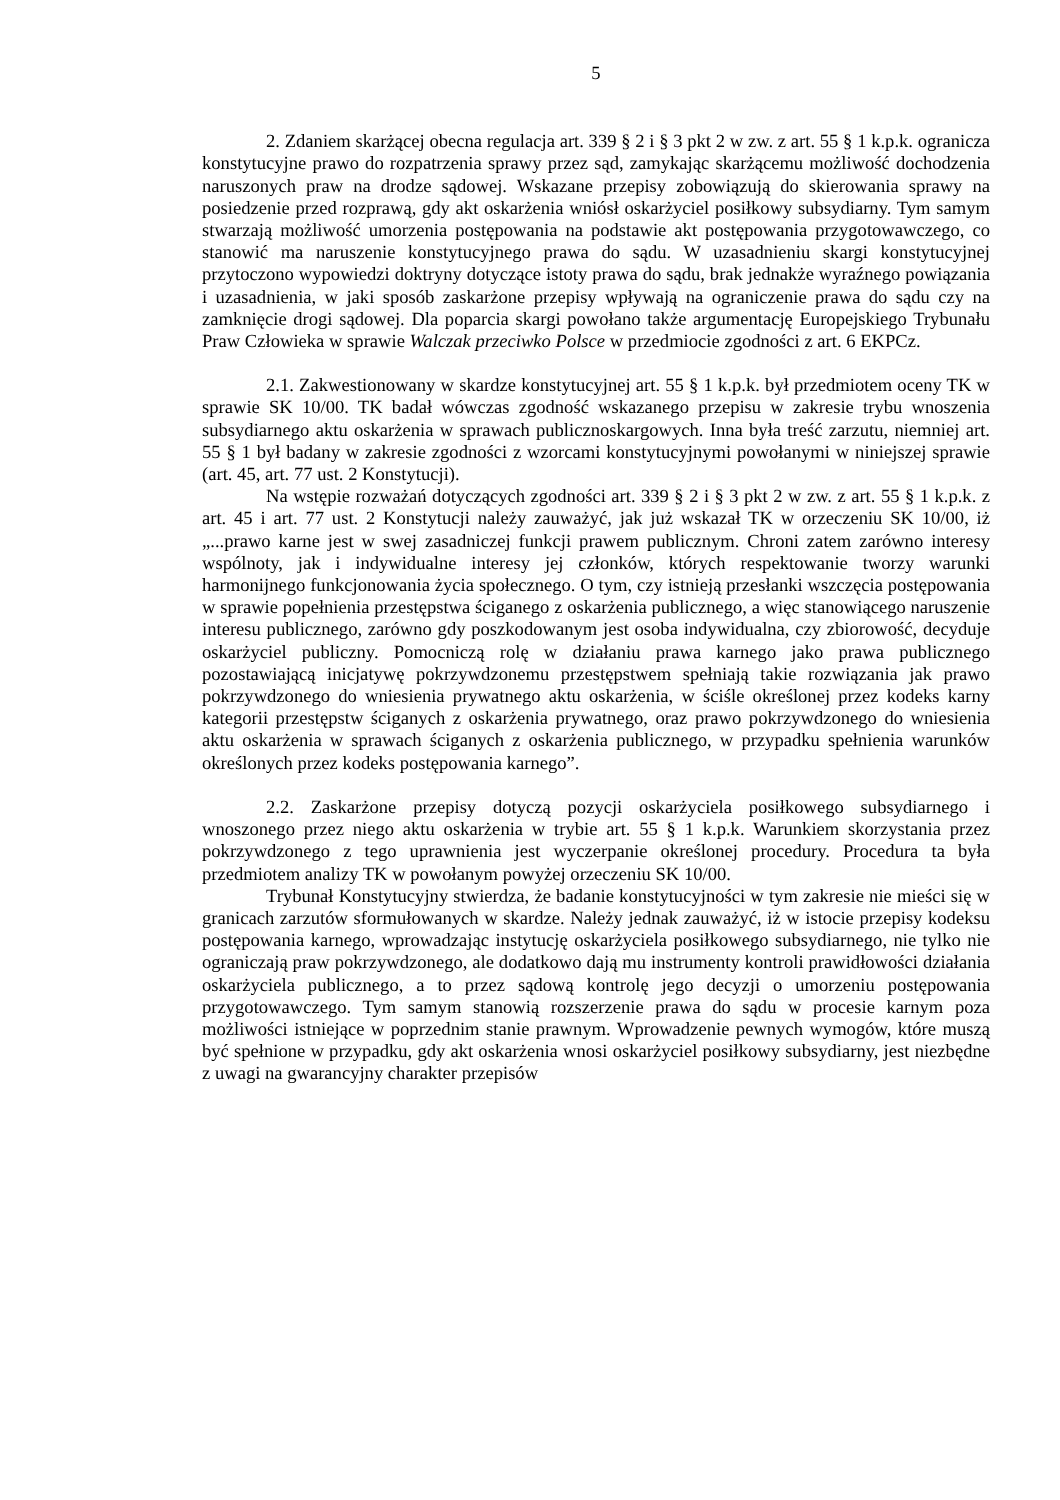5
2. Zdaniem skarżącej obecna regulacja art. 339 § 2 i § 3 pkt 2 w zw. z art. 55 § 1 k.p.k. ogranicza konstytucyjne prawo do rozpatrzenia sprawy przez sąd, zamykając skarżącemu możliwość dochodzenia naruszonych praw na drodze sądowej. Wskazane przepisy zobowiązują do skierowania sprawy na posiedzenie przed rozprawą, gdy akt oskarżenia wniósł oskarżyciel posiłkowy subsydiarny. Tym samym stwarzają możliwość umorzenia postępowania na podstawie akt postępowania przygotowawczego, co stanowić ma naruszenie konstytucyjnego prawa do sądu. W uzasadnieniu skargi konstytucyjnej przytoczono wypowiedzi doktryny dotyczące istoty prawa do sądu, brak jednakże wyraźnego powiązania i uzasadnienia, w jaki sposób zaskarżone przepisy wpływają na ograniczenie prawa do sądu czy na zamknięcie drogi sądowej. Dla poparcia skargi powołano także argumentację Europejskiego Trybunału Praw Człowieka w sprawie Walczak przeciwko Polsce w przedmiocie zgodności z art. 6 EKPCz.
2.1. Zakwestionowany w skardze konstytucyjnej art. 55 § 1 k.p.k. był przedmiotem oceny TK w sprawie SK 10/00. TK badał wówczas zgodność wskazanego przepisu w zakresie trybu wnoszenia subsydiarnego aktu oskarżenia w sprawach publicznoskargowych. Inna była treść zarzutu, niemniej art. 55 § 1 był badany w zakresie zgodności z wzorcami konstytucyjnymi powołanymi w niniejszej sprawie (art. 45, art. 77 ust. 2 Konstytucji).
Na wstępie rozważań dotyczących zgodności art. 339 § 2 i § 3 pkt 2 w zw. z art. 55 § 1 k.p.k. z art. 45 i art. 77 ust. 2 Konstytucji należy zauważyć, jak już wskazał TK w orzeczeniu SK 10/00, iż „...prawo karne jest w swej zasadniczej funkcji prawem publicznym. Chroni zatem zarówno interesy wspólnoty, jak i indywidualne interesy jej członków, których respektowanie tworzy warunki harmonijnego funkcjonowania życia społecznego. O tym, czy istnieją przesłanki wszczęcia postępowania w sprawie popełnienia przestępstwa ściganego z oskarżenia publicznego, a więc stanowiącego naruszenie interesu publicznego, zarówno gdy poszkodowanym jest osoba indywidualna, czy zbiorowość, decyduje oskarżyciel publiczny. Pomocniczą rolę w działaniu prawa karnego jako prawa publicznego pozostawiającą inicjatywę pokrzywdzonemu przestępstwem spełniają takie rozwiązania jak prawo pokrzywdzonego do wniesienia prywatnego aktu oskarżenia, w ściśle określonej przez kodeks karny kategorii przestępstw ściganych z oskarżenia prywatnego, oraz prawo pokrzywdzonego do wniesienia aktu oskarżenia w sprawach ściganych z oskarżenia publicznego, w przypadku spełnienia warunków określonych przez kodeks postępowania karnego”.
2.2. Zaskarżone przepisy dotyczą pozycji oskarżyciela posiłkowego subsydiarnego i wnoszonego przez niego aktu oskarżenia w trybie art. 55 § 1 k.p.k. Warunkiem skorzystania przez pokrzywdzonego z tego uprawnienia jest wyczerpanie określonej procedury. Procedura ta była przedmiotem analizy TK w powołanym powyżej orzeczeniu SK 10/00.
Trybunał Konstytucyjny stwierdza, że badanie konstytucyjności w tym zakresie nie mieści się w granicach zarzutów sformułowanych w skardze. Należy jednak zauważyć, iż w istocie przepisy kodeksu postępowania karnego, wprowadzając instytucję oskarżyciela posiłkowego subsydiarnego, nie tylko nie ograniczają praw pokrzywdzonego, ale dodatkowo dają mu instrumenty kontroli prawidłowości działania oskarżyciela publicznego, a to przez sądową kontrolę jego decyzji o umorzeniu postępowania przygotowawczego. Tym samym stanowią rozszerzenie prawa do sądu w procesie karnym poza możliwości istniejące w poprzednim stanie prawnym. Wprowadzenie pewnych wymogów, które muszą być spełnione w przypadku, gdy akt oskarżenia wnosi oskarżyciel posiłkowy subsydiarny, jest niezbędne z uwagi na gwarancyjny charakter przepisów